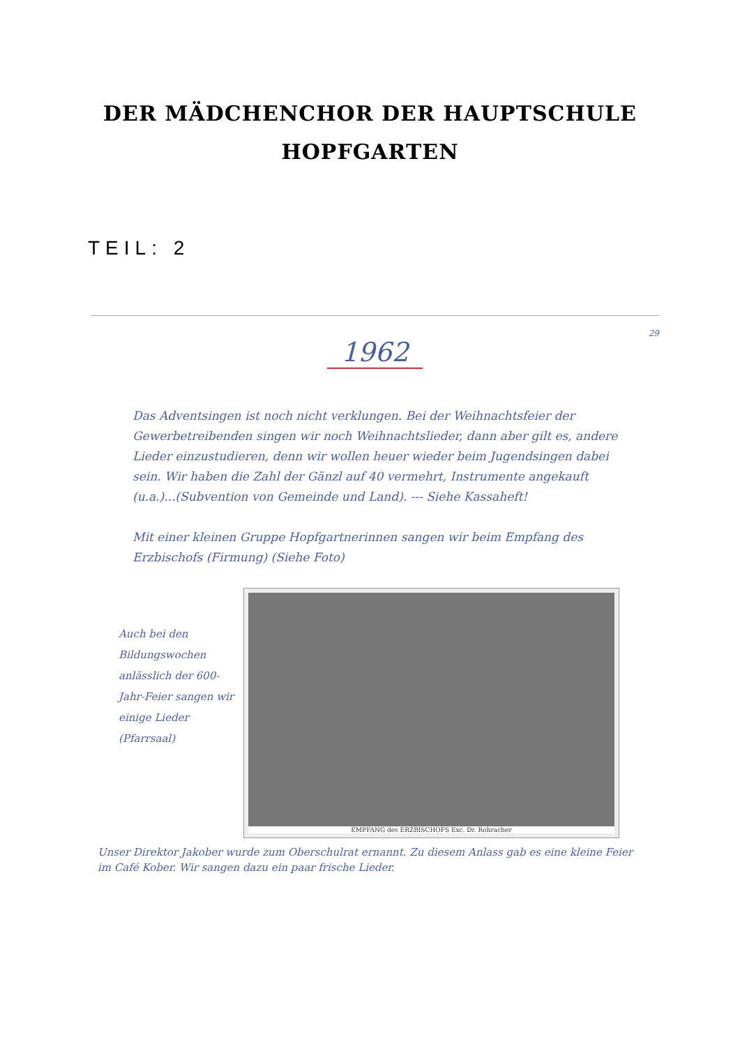DER MÄDCHENCHOR DER HAUPTSCHULE
HOPFGARTEN
TEIL: 2
29
1962
Das Adventsingen ist noch nicht verklungen. Bei der Weihnachtsfeier der Gewerbetreibenden singen wir noch Weihnachtslieder, dann aber gilt es, andere Lieder einzustudieren, denn wir wollen heuer wieder beim Jugendsingen dabei sein. Wir haben die Zahl der Gänzl auf 40 vermehrt, Instrumente angekauft (u.a.)...(Subvention von Gemeinde und Land). --- Siehe Kassaheft!
Mit einer kleinen Gruppe Hopfgartnerinnen sangen wir beim Empfang des Erzbischofs (Firmung) (Siehe Foto)
Auch bei den Bildungswochen anlässlich der 600-Jahr-Feier sangen wir einige Lieder (Pfarrsaal)
EMPFANG des ERZBISCHOFS Exc. Dr. Rohracher
Unser Direktor Jakober wurde zum Oberschulrat ernannt. Zu diesem Anlass gab es eine kleine Feier im Café Kober. Wir sangen dazu ein paar frische Lieder.